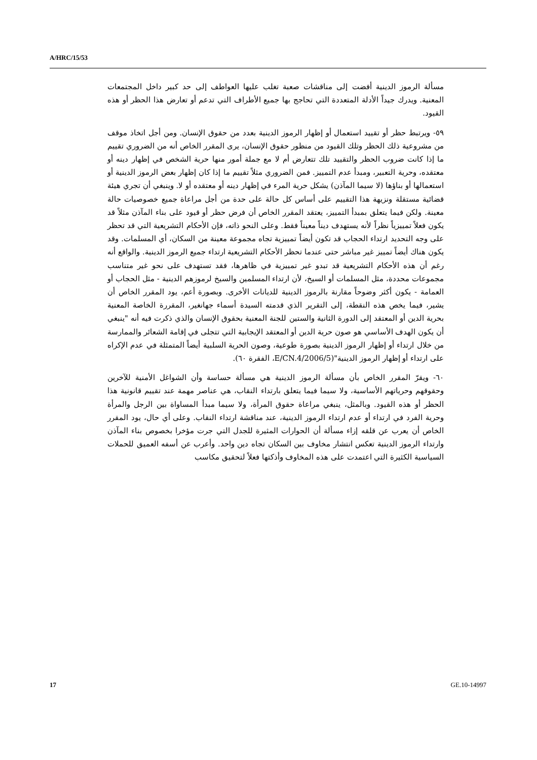A/HRC/15/53
مسألة الرموز الدينية أفضت إلى مناقشات صعبة تغلب عليها العواطف إلى حد كبير داخل المجتمعات المعنية. ويدرك جيداً الأدلة المتعددة التي تحاجج بها جميع الأطراف التي تدعم أو تعارض هذا الحظر أو هذه القيود.
٥٩- ويرتبط حظر أو تقييد استعمال أو إظهار الرموز الدينية بعدد من حقوق الإنسان. ومن أجل اتخاذ موقف من مشروعية ذلك الحظر وتلك القيود من منظور حقوق الإنسان، يرى المقرر الخاص أنه من الضروري تقييم ما إذا كانت ضروب الحظر والتقييد تلك تتعارض أم لا مع جملة أمور منها حرية الشخص في إظهار دينه أو معتقده، وحرية التعبير، ومبدأ عدم التمييز. فمن الضروري مثلاً تقييم ما إذا كان إظهار بعض الرموز الدينية أو استعمالها أو بناؤها (لا سيما المآذن) يشكل حرية المرء في إظهار دينه أو معتقده أو لا. وينبغي أن تجري هيئة قضائية مستقلة ونزيهة هذا التقييم على أساس كل حالة على حدة من أجل مراعاة جميع خصوصيات حالة معينة. ولكن فيما يتعلق بمبدأ التمييز، يعتقد المقرر الخاص أن فرض حظر أو قيود على بناء المآذن مثلاً قد يكون فعلاً تمييزياً نظراً لأنه يستهدف ديناً معيناً فقط. وعلى النحو ذاته، فإن الأحكام التشريعية التي قد تحظر على وجه التحديد ارتداء الحجاب قد تكون أيضاً تمييزية تجاه مجموعة معينة من السكان، أي المسلمات. وقد يكون هناك أيضاً تمييز غير مباشر حتى عندما تحظر الأحكام التشريعية ارتداء جميع الرموز الدينية. والواقع أنه رغم أن هذه الأحكام التشريعية قد تبدو غير تمييزية في ظاهرها، فقد تستهدف على نحو غير متناسب مجموعات محددة، مثل المسلمات أو السيخ، لأن ارتداء المسلمين والسيخ لرموزهم الدينية - مثل الحجاب أو العمامة - يكون أكثر وضوحاً مقارنة بالرموز الدينية للديانات الأخرى. وبصورة أعم، يود المقرر الخاص أن يشير، فيما يخص هذه النقطة، إلى التقرير الذي قدمته السيدة أسماء جهانغير، المقررة الخاصة المعنية بحرية الدين أو المعتقد إلى الدورة الثانية والستين للجنة المعنية بحقوق الإنسان والذي ذكرت فيه أنه "ينبغي أن يكون الهدف الأساسي هو صون حرية الدين أو المعتقد الإيجابية التي تتجلى في إقامة الشعائر والممارسة من خلال ارتداء أو إظهار الرموز الدينية بصورة طوعية، وصون الحرية السلبية أيضاً المتمثلة في عدم الإكراه على ارتداء أو إظهار الرموز الدينية"(E/CN.4/2006/5، الفقرة ٦٠).
٦٠- ويقرّ المقرر الخاص بأن مسألة الرموز الدينية هي مسألة حساسة وأن الشواغل الأمنية للآخرين وحقوقهم وحرياتهم الأساسية، ولا سيما فيما يتعلق بارتداء النقاب، هي عناصر مهمة عند تقييم قانونية هذا الحظر أو هذه القيود. وبالمثل، ينبغي مراعاة حقوق المرأة، ولا سيما مبدأ المساواة بين الرجل والمرأة وحرية الفرد في ارتداء أو عدم ارتداء الرموز الدينية، عند مناقشة ارتداء النقاب. وعلى أي حال، يود المقرر الخاص أن يعرب عن قلقه إزاء مسألة أن الحوارات المثيرة للجدل التي جرت مؤخرا بخصوص بناء المآذن وارتداء الرموز الدينية تعكس انتشار مخاوف بين السكان تجاه دين واحد. وأعرب عن أسفه العميق للحملات السياسية الكثيرة التي اعتمدت على هذه المخاوف وأذكتها فعلاً لتحقيق مكاسب
17 GE.10-14997